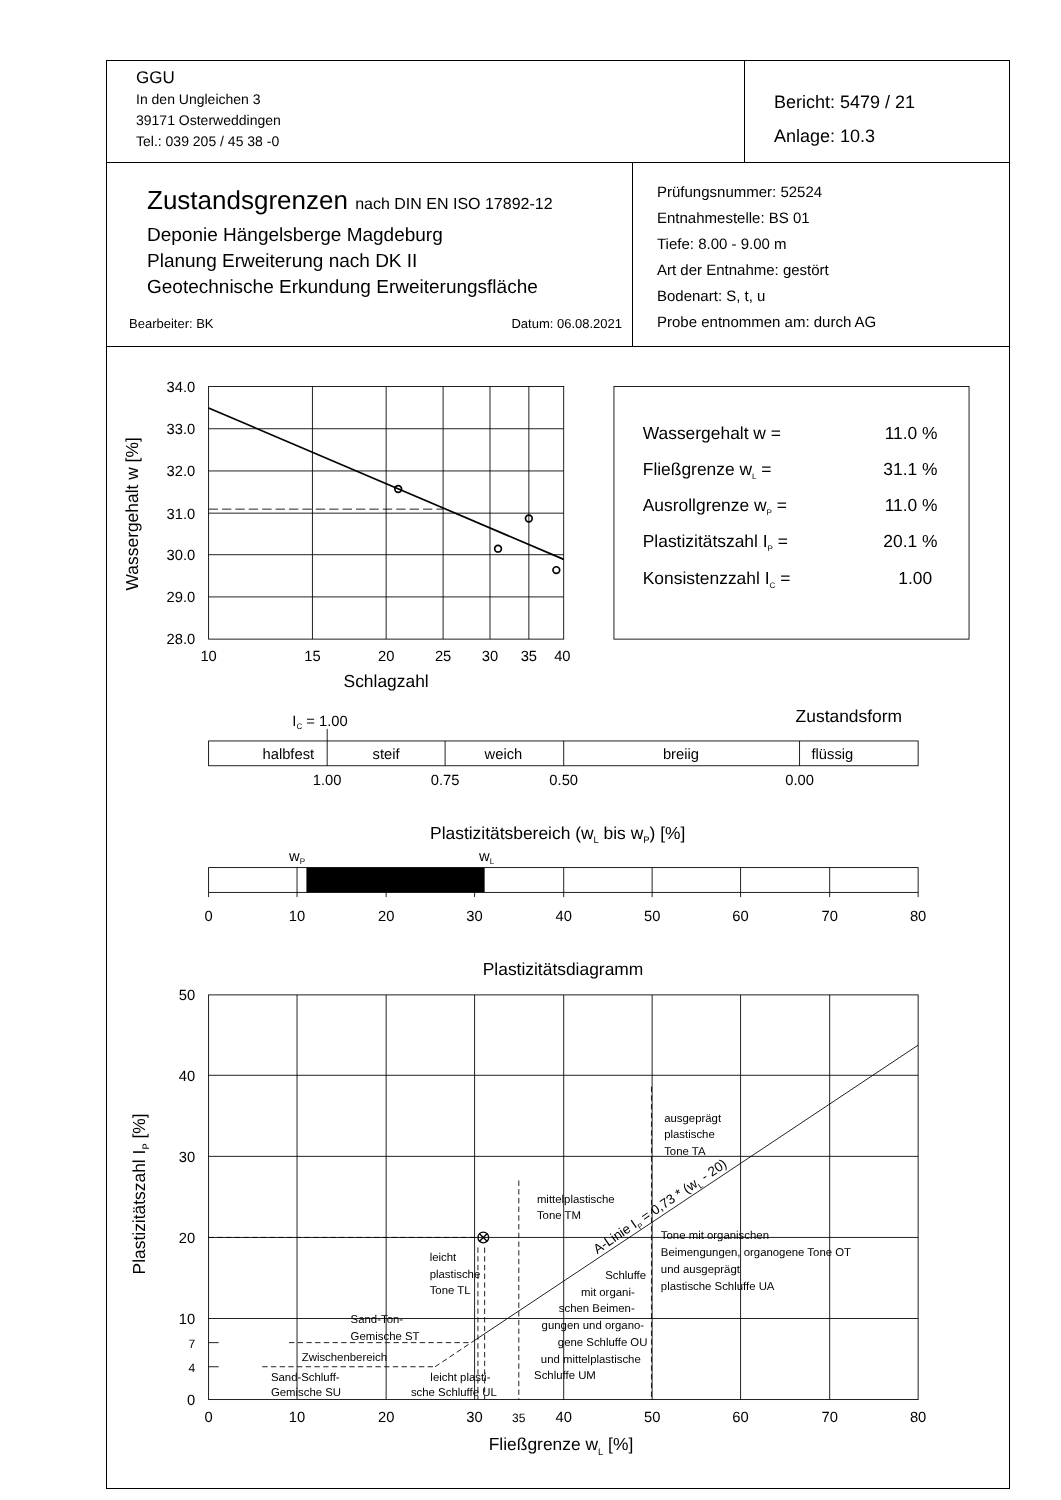GGU
In den Ungleichen 3
39171 Osterweddingen
Tel.: 039 205 / 45 38 -0
Bericht: 5479 / 21
Anlage: 10.3
Zustandsgrenzen nach DIN EN ISO 17892-12
Deponie Hängelsberge Magdeburg
Planung Erweiterung nach DK II
Geotechnische Erkundung Erweiterungsfläche
Bearbeiter: BK Datum: 06.08.2021
Prüfungsnummer: 52524
Entnahmestelle: BS 01
Tiefe: 8.00 - 9.00 m
Art der Entnahme: gestört
Bodenart: S, t, u
Probe entnommen am: durch AG
34.0
33.0
32.0
31.0
30.0
29.0
28.0
50
40
30
20
10
7
4
0
10
15
20
25
30
35
40
Schlagzahl
halbfest
steif
weich
breiig
flüssig
1.00
0.75
0.50
0.00
Plastizitätsbereich (wL bis wP) [%]
wP
wL
0
10
20
30
40
50
60
70
80
Plastizitätsdiagramm
0
10
20
30
35
40
50
60
70
80
Fließgrenze wL [%]
Wassergehalt w [%]
Plastizitätszahl IP [%]
Wassergehalt w =
11.0 %
Fließgrenze wL =
31.1 %
Ausrollgrenze wP =
11.0 %
Plastizitätszahl IP =
20.1 %
Konsistenzzahl IC =
1.00
Zustandsform
IC = 1.00
ausgeprägt
plastische
Tone TA
mittelplastische
Tone TM
Tone mit organischen
Beimengungen, organogene Tone OT
und ausgeprägt
plastische Schluffe UA
leicht
plastische
Tone TL
Schluffe
mit organi-
schen Beimen-
gungen und organo-
gene Schluffe OU
und mittelplastische
Schluffe UM
Sand-Ton-
Gemische ST
Zwischenbereich
Sand-Schluff-
Gemische SU
leicht plasti-
sche Schluffe UL
A-Linie IP = 0,73 * (wL - 20)